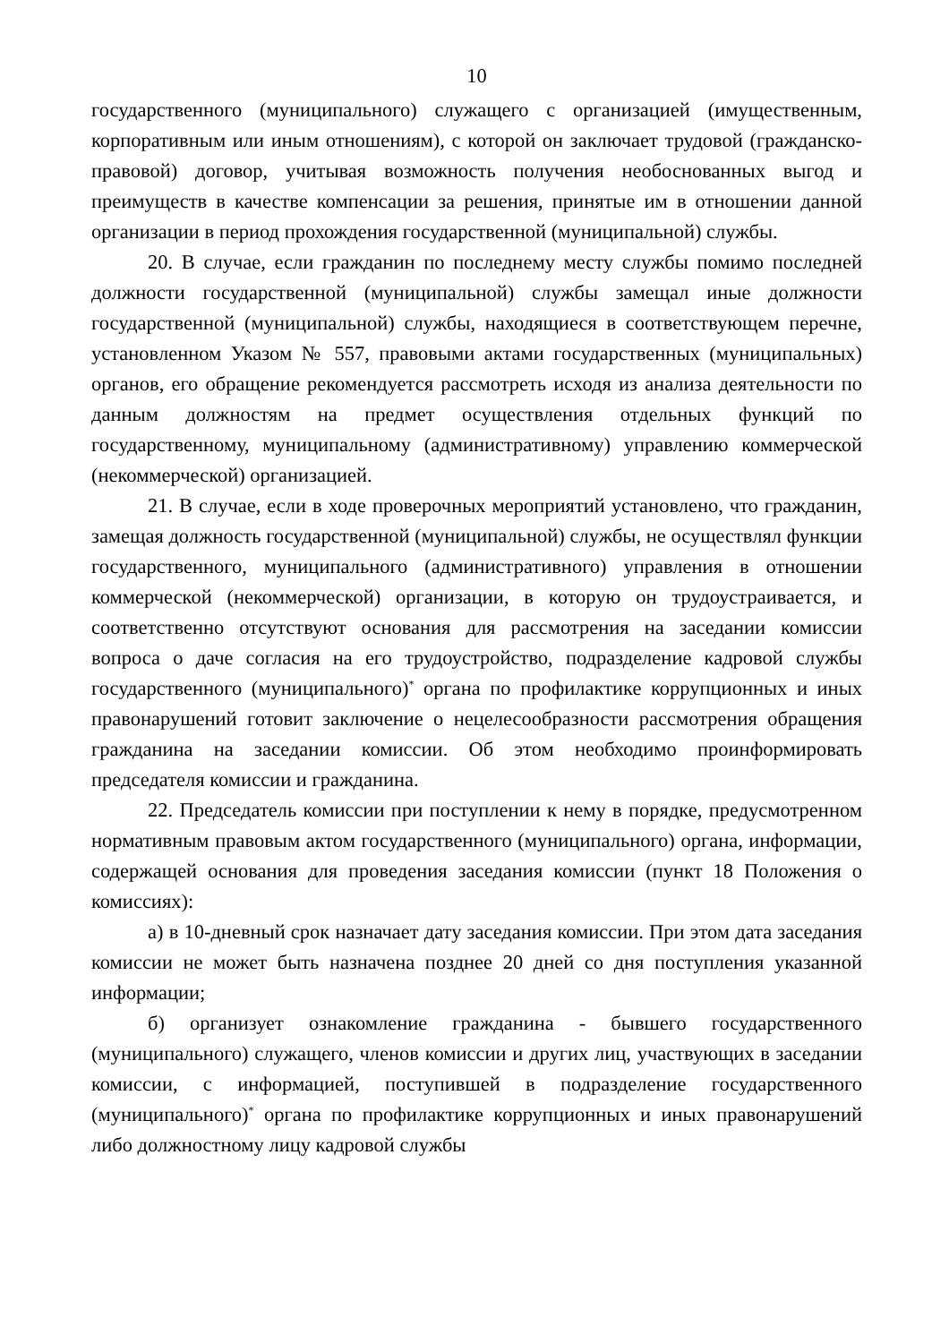10
государственного (муниципального) служащего с организацией (имущественным, корпоративным или иным отношениям), с которой он заключает трудовой (гражданско-правовой) договор, учитывая возможность получения необоснованных выгод и преимуществ в качестве компенсации за решения, принятые им в отношении данной организации в период прохождения государственной (муниципальной) службы.
20. В случае, если гражданин по последнему месту службы помимо последней должности государственной (муниципальной) службы замещал иные должности государственной (муниципальной) службы, находящиеся в соответствующем перечне, установленном Указом № 557, правовыми актами государственных (муниципальных) органов, его обращение рекомендуется рассмотреть исходя из анализа деятельности по данным должностям на предмет осуществления отдельных функций по государственному, муниципальному (административному) управлению коммерческой (некоммерческой) организацией.
21. В случае, если в ходе проверочных мероприятий установлено, что гражданин, замещая должность государственной (муниципальной) службы, не осуществлял функции государственного, муниципального (административного) управления в отношении коммерческой (некоммерческой) организации, в которую он трудоустраивается, и соответственно отсутствуют основания для рассмотрения на заседании комиссии вопроса о даче согласия на его трудоустройство, подразделение кадровой службы государственного (муниципального)<sup>*</sup> органа по профилактике коррупционных и иных правонарушений готовит заключение о нецелесообразности рассмотрения обращения гражданина на заседании комиссии. Об этом необходимо проинформировать председателя комиссии и гражданина.
22. Председатель комиссии при поступлении к нему в порядке, предусмотренном нормативным правовым актом государственного (муниципального) органа, информации, содержащей основания для проведения заседания комиссии (пункт 18 Положения о комиссиях):
а) в 10-дневный срок назначает дату заседания комиссии. При этом дата заседания комиссии не может быть назначена позднее 20 дней со дня поступления указанной информации;
б) организует ознакомление гражданина - бывшего государственного (муниципального) служащего, членов комиссии и других лиц, участвующих в заседании комиссии, с информацией, поступившей в подразделение государственного (муниципального)<sup>*</sup> органа по профилактике коррупционных и иных правонарушений либо должностному лицу кадровой службы